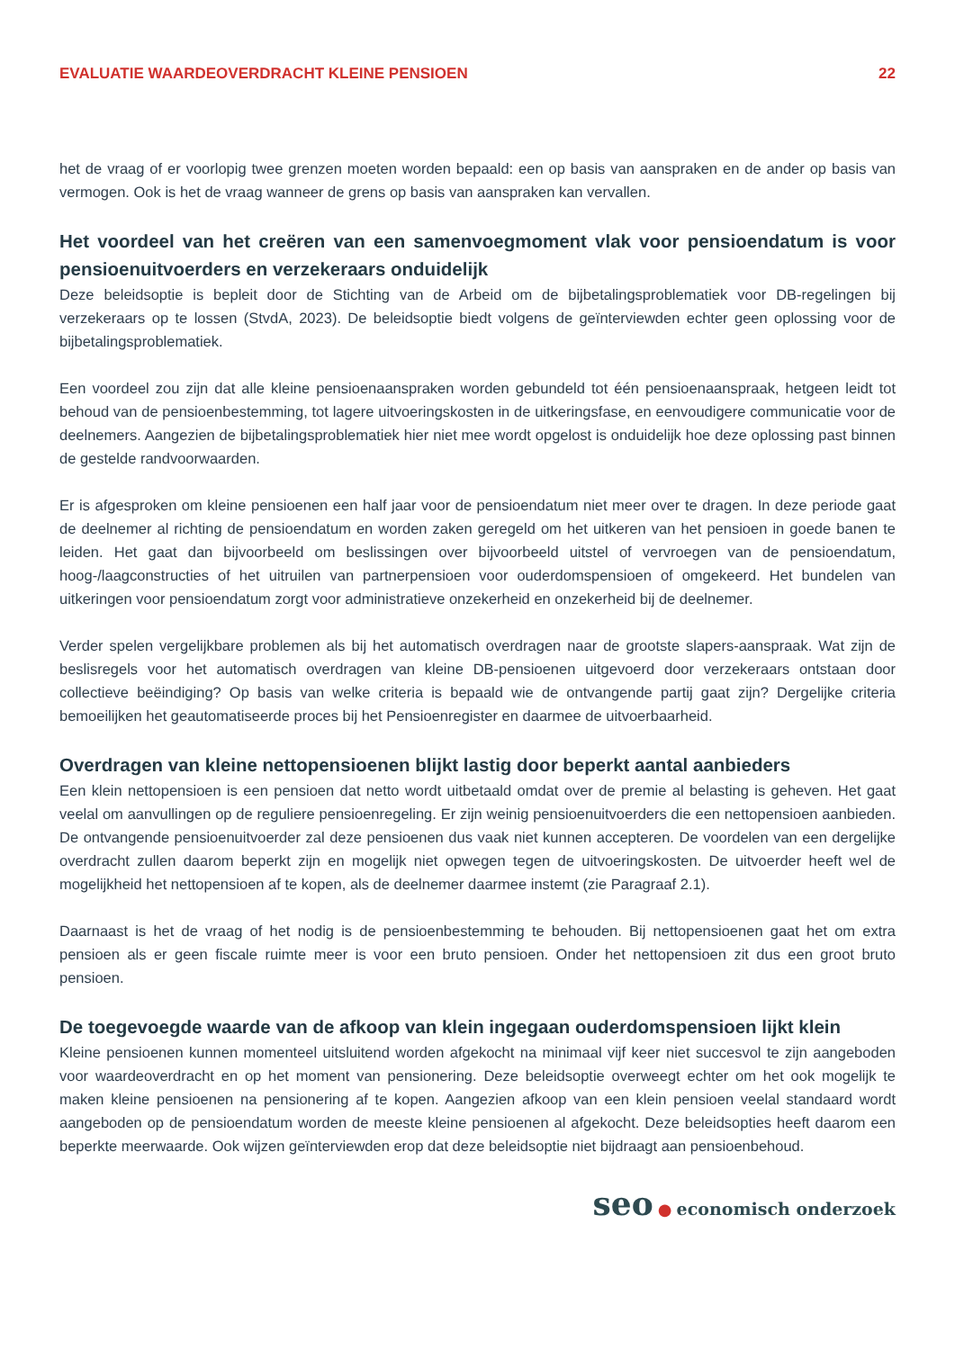EVALUATIE WAARDEOVERDRACHT KLEINE PENSIOEN 22
het de vraag of er voorlopig twee grenzen moeten worden bepaald: een op basis van aanspraken en de ander op basis van vermogen. Ook is het de vraag wanneer de grens op basis van aanspraken kan vervallen.
Het voordeel van het creëren van een samenvoegmoment vlak voor pensioendatum is voor pensioenuitvoerders en verzekeraars onduidelijk
Deze beleidsoptie is bepleit door de Stichting van de Arbeid om de bijbetalingsproblematiek voor DB-regelingen bij verzekeraars op te lossen (StvdA, 2023). De beleidsoptie biedt volgens de geïnterviewden echter geen oplossing voor de bijbetalingsproblematiek.
Een voordeel zou zijn dat alle kleine pensioenaanspraken worden gebundeld tot één pensioenaanspraak, hetgeen leidt tot behoud van de pensioenbestemming, tot lagere uitvoeringskosten in de uitkeringsfase, en eenvoudigere communicatie voor de deelnemers. Aangezien de bijbetalingsproblematiek hier niet mee wordt opgelost is onduidelijk hoe deze oplossing past binnen de gestelde randvoorwaarden.
Er is afgesproken om kleine pensioenen een half jaar voor de pensioendatum niet meer over te dragen. In deze periode gaat de deelnemer al richting de pensioendatum en worden zaken geregeld om het uitkeren van het pensioen in goede banen te leiden. Het gaat dan bijvoorbeeld om beslissingen over bijvoorbeeld uitstel of vervroegen van de pensioendatum, hoog-/laagconstructies of het uitruilen van partnerpensioen voor ouderdomspensioen of omgekeerd. Het bundelen van uitkeringen voor pensioendatum zorgt voor administratieve onzekerheid en onzekerheid bij de deelnemer.
Verder spelen vergelijkbare problemen als bij het automatisch overdragen naar de grootste slapers-aanspraak. Wat zijn de beslisregels voor het automatisch overdragen van kleine DB-pensioenen uitgevoerd door verzekeraars ontstaan door collectieve beëindiging? Op basis van welke criteria is bepaald wie de ontvangende partij gaat zijn? Dergelijke criteria bemoeilijken het geautomatiseerde proces bij het Pensioenregister en daarmee de uitvoerbaarheid.
Overdragen van kleine nettopensioenen blijkt lastig door beperkt aantal aanbieders
Een klein nettopensioen is een pensioen dat netto wordt uitbetaald omdat over de premie al belasting is geheven. Het gaat veelal om aanvullingen op de reguliere pensioenregeling. Er zijn weinig pensioenuitvoerders die een nettopensioen aanbieden. De ontvangende pensioenuitvoerder zal deze pensioenen dus vaak niet kunnen accepteren. De voordelen van een dergelijke overdracht zullen daarom beperkt zijn en mogelijk niet opwegen tegen de uitvoeringskosten. De uitvoerder heeft wel de mogelijkheid het nettopensioen af te kopen, als de deelnemer daarmee instemt (zie Paragraaf 2.1).
Daarnaast is het de vraag of het nodig is de pensioenbestemming te behouden. Bij nettopensioenen gaat het om extra pensioen als er geen fiscale ruimte meer is voor een bruto pensioen. Onder het nettopensioen zit dus een groot bruto pensioen.
De toegevoegde waarde van de afkoop van klein ingegaan ouderdomspensioen lijkt klein
Kleine pensioenen kunnen momenteel uitsluitend worden afgekocht na minimaal vijf keer niet succesvol te zijn aangeboden voor waardeoverdracht en op het moment van pensionering. Deze beleidsoptie overweegt echter om het ook mogelijk te maken kleine pensioenen na pensionering af te kopen. Aangezien afkoop van een klein pensioen veelal standaard wordt aangeboden op de pensioendatum worden de meeste kleine pensioenen al afgekocht. Deze beleidsopties heeft daarom een beperkte meerwaarde. Ook wijzen geïnterviewden erop dat deze beleidsoptie niet bijdraagt aan pensioenbehoud.
seo ● economisch onderzoek